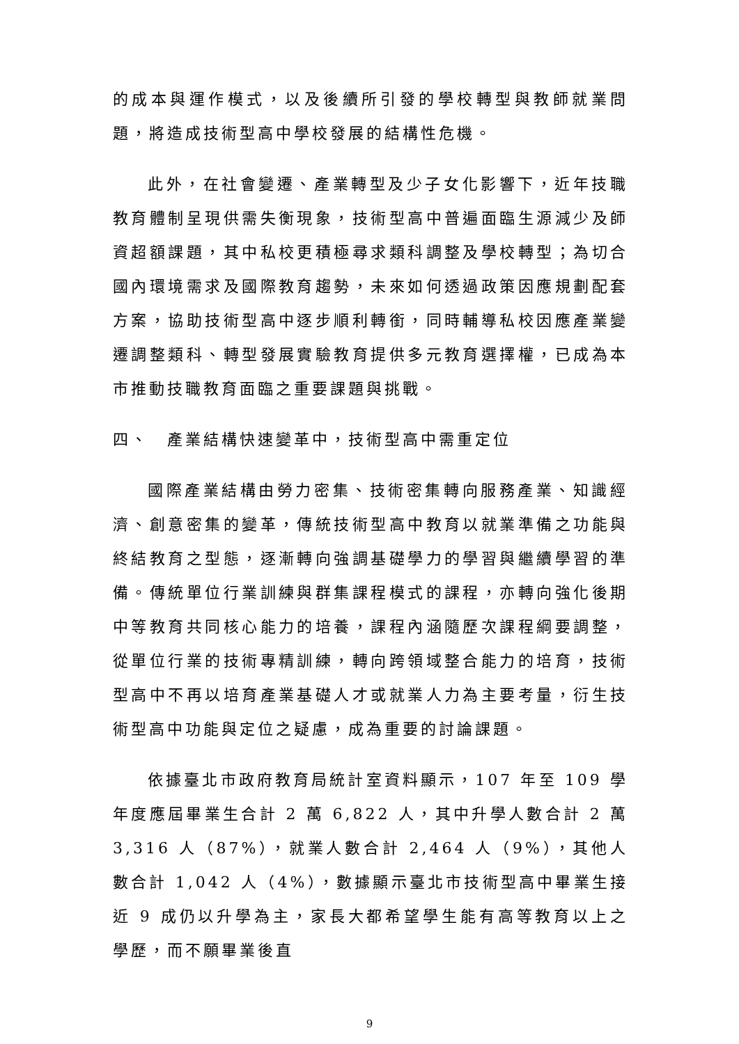的成本與運作模式，以及後續所引發的學校轉型與教師就業問題，將造成技術型高中學校發展的結構性危機。
此外，在社會變遷、產業轉型及少子女化影響下，近年技職教育體制呈現供需失衡現象，技術型高中普遍面臨生源減少及師資超額課題，其中私校更積極尋求類科調整及學校轉型；為切合國內環境需求及國際教育趨勢，未來如何透過政策因應規劃配套方案，協助技術型高中逐步順利轉銜，同時輔導私校因應產業變遷調整類科、轉型發展實驗教育提供多元教育選擇權，已成為本市推動技職教育面臨之重要課題與挑戰。
四、　產業結構快速變革中，技術型高中需重定位
國際產業結構由勞力密集、技術密集轉向服務產業、知識經濟、創意密集的變革，傳統技術型高中教育以就業準備之功能與終結教育之型態，逐漸轉向強調基礎學力的學習與繼續學習的準備。傳統單位行業訓練與群集課程模式的課程，亦轉向強化後期中等教育共同核心能力的培養，課程內涵隨歷次課程綱要調整，從單位行業的技術專精訓練，轉向跨領域整合能力的培育，技術型高中不再以培育產業基礎人才或就業人力為主要考量，衍生技術型高中功能與定位之疑慮，成為重要的討論課題。
依據臺北市政府教育局統計室資料顯示，107 年至 109 學年度應屆畢業生合計 2 萬 6,822 人，其中升學人數合計 2 萬 3,316 人（87%），就業人數合計 2,464 人（9%），其他人數合計 1,042 人（4%），數據顯示臺北市技術型高中畢業生接近 9 成仍以升學為主，家長大都希望學生能有高等教育以上之學歷，而不願畢業後直
9